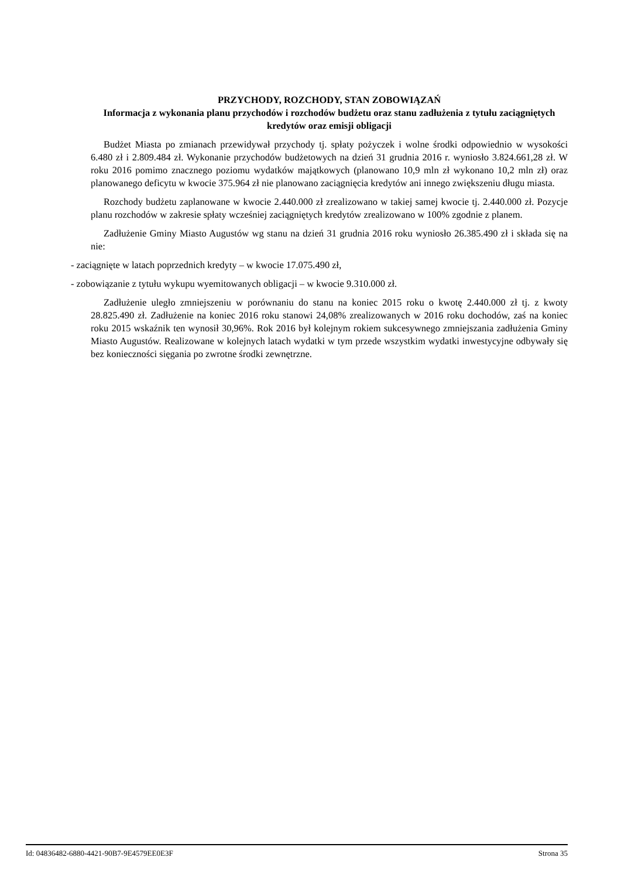PRZYCHODY, ROZCHODY, STAN ZOBOWIĄZAŃ
Informacja z wykonania planu przychodów i rozchodów budżetu oraz stanu zadłużenia z tytułu zaciągniętych kredytów oraz emisji obligacji
Budżet Miasta po zmianach przewidywał przychody tj. spłaty pożyczek i wolne środki odpowiednio w wysokości 6.480 zł i 2.809.484 zł. Wykonanie przychodów budżetowych na dzień 31 grudnia 2016 r. wyniosło 3.824.661,28 zł. W roku 2016 pomimo znacznego poziomu wydatków majątkowych (planowano 10,9 mln zł wykonano 10,2 mln zł) oraz planowanego deficytu w kwocie 375.964 zł nie planowano zaciągnięcia kredytów ani innego zwiększeniu długu miasta.
Rozchody budżetu zaplanowane w kwocie 2.440.000 zł zrealizowano w takiej samej kwocie tj. 2.440.000 zł. Pozycje planu rozchodów w zakresie spłaty wcześniej zaciągniętych kredytów zrealizowano w 100% zgodnie z planem.
Zadłużenie Gminy Miasto Augustów wg stanu na dzień 31 grudnia 2016 roku wyniosło 26.385.490 zł i składa się na nie:
- zaciągnięte w latach poprzednich kredyty – w kwocie 17.075.490 zł,
- zobowiązanie z tytułu wykupu wyemitowanych obligacji – w kwocie 9.310.000 zł.
Zadłużenie uległo zmniejszeniu w porównaniu do stanu na koniec 2015 roku o kwotę 2.440.000 zł tj. z kwoty 28.825.490 zł. Zadłużenie na koniec 2016 roku stanowi 24,08% zrealizowanych w 2016 roku dochodów, zaś na koniec roku 2015 wskaźnik ten wynosił 30,96%. Rok 2016 był kolejnym rokiem sukcesywnego zmniejszania zadłużenia Gminy Miasto Augustów. Realizowane w kolejnych latach wydatki w tym przede wszystkim wydatki inwestycyjne odbywały się bez konieczności sięgania po zwrotne środki zewnętrzne.
Id: 04836482-6880-4421-90B7-9E4579EE0E3F Strona 35